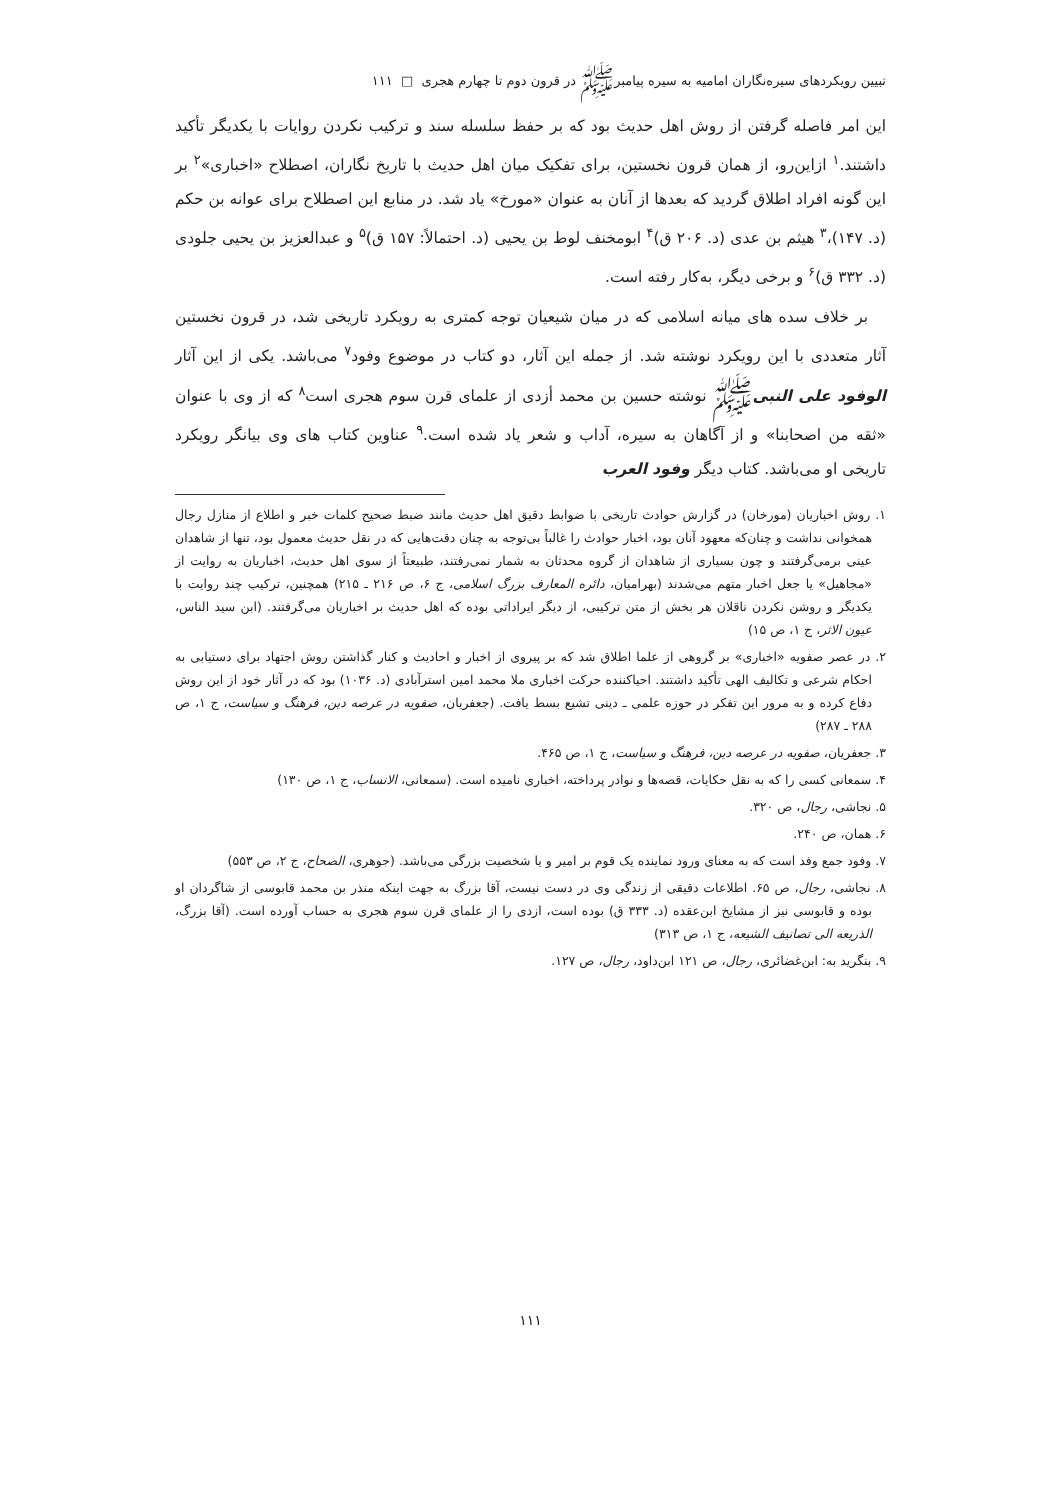تبیین رویکردهای سیره‌نگاران امامیه به سیره پیامبرﷺ در قرون دوم تا چهارم هجری □ ۱۱۱
این امر فاصله گرفتن از روش اهل حدیث بود که بر حفظ سلسله سند و ترکیب نکردن روایات با یکدیگر تأکید داشتند.<sup>۱</sup> ازاین‌رو، از همان قرون نخستین، برای تفکیک میان اهل حدیث با تاریخ نگاران، اصطلاح «اخباری»<sup>۲</sup> بر این گونه افراد اطلاق گردید که بعدها از آنان به عنوان «مورخ» یاد شد. در منابع این اصطلاح برای عوانه بن حکم (د. ۱۴۷)،<sup>۳</sup> هیثم بن عدی (د. ۲۰۶ ق)<sup>۴</sup> ابومخنف لوط بن یحیی (د. احتمالاً: ۱۵۷ ق)<sup>۵</sup> و عبدالعزیز بن یحیی جلودی (د. ۳۳۲ ق)<sup>۶</sup> و برخی دیگر، به‌کار رفته است.
بر خلاف سده های میانه اسلامی که در میان شیعیان توجه کمتری به رویکرد تاریخی شد، در قرون نخستین آثار متعددی با این رویکرد نوشته شد. از جمله این آثار، دو کتاب در موضوع وفود<sup>۷</sup> می‌باشد. یکی از این آثار الوفود علی النبیﷺ نوشته حسین بن محمد أزدی از علمای قرن سوم هجری است<sup>۸</sup> که از وی با عنوان «ثقه من اصحابنا» و از آگاهان به سیره، آداب و شعر یاد شده است.<sup>۹</sup> عناوین کتاب های وی بیانگر رویکرد تاریخی او می‌باشد. کتاب دیگر وفود العرب
۱. روش اخباریان (مورخان) در گزارش حوادث تاریخی با ضوابط دقیق اهل حدیث مانند ضبط صحیح کلمات خبر و اطلاع از منازل رجال همخوانی نداشت و چنان‌که معهود آنان بود، اخبار حوادث را غالباً بی‌توجه به چنان دقت‌هایی که در نقل حدیث معمول بود، تنها از شاهدان عینی برمی‌گرفتند و چون بسیاری از شاهدان از گروه محدثان به شمار نمی‌رفتند، طبیعتاً از سوی اهل حدیث، اخباریان به روایت از «مجاهیل» یا جعل اخبار متهم می‌شدند (بهرامیان، دائره المعارف بزرگ اسلامی، ج ۶، ص ۲۱۶ ـ ۲۱۵) همچنین، ترکیب چند روایت با یکدیگر و روشن نکردن ناقلان هر بخش از متن ترکیبی، از دیگر ایراداتی بوده که اهل حدیث بر اخباریان می‌گرفتند. (ابن سید الناس، عیون الاثر، ج ۱، ص ۱۵)
۲. در عصر صفویه «اخباری» بر گروهی از علما اطلاق شد که بر پیروی از اخبار و احادیث و کنار گذاشتن روش اجتهاد برای دستیابی به احکام شرعی و تکالیف الهی تأکید داشتند. احیاکننده حرکت اخباری ملا محمد امین استرآبادی (د. ۱۰۳۶) بود که در آثار خود از این روش دفاع کرده و به مرور این تفکر در حوزه علمی ـ دینی تشیع بسط یافت. (جعفریان، صفویه در عرصه دین، فرهنگ و سیاست، ج ۱، ص ۲۸۸ ـ ۲۸۷)
۳. جعفریان، صفویه در عرصه دین، فرهنگ و سیاست، ج ۱، ص ۴۶۵.
۴. سمعانی کسی را که به نقل حکایات، قصه‌ها و نوادر پرداخته، اخباری نامیده است. (سمعانی، الانساب، ج ۱، ص ۱۳۰)
۵. نجاشی، رجال، ص ۳۲۰.
۶. همان، ص ۲۴۰.
۷. وفود جمع وفد است که به معنای ورود نماینده یک قوم بر امیر و یا شخصیت بزرگی می‌باشد. (جوهری، الصحاح، ج ۲، ص ۵۵۳)
۸. نجاشی، رجال، ص ۶۵. اطلاعات دقیقی از زندگی وی در دست نیست، آقا بزرگ به جهت اینکه منذر بن محمد قابوسی از شاگردان او بوده و قابوسی نیز از مشایخ ابن‌عقده (د. ۳۳۳ ق) بوده است، ازدی را از علمای قرن سوم هجری به حساب آورده است. (آقا بزرگ، الذریعه الی تصانیف الشیعه، ج ۱، ص ۳۱۳)
۹. بنگرید به: ابن‌غضائری، رجال، ص ۱۲۱ ابن‌داود، رجال، ص ۱۲۷.
۱۱۱